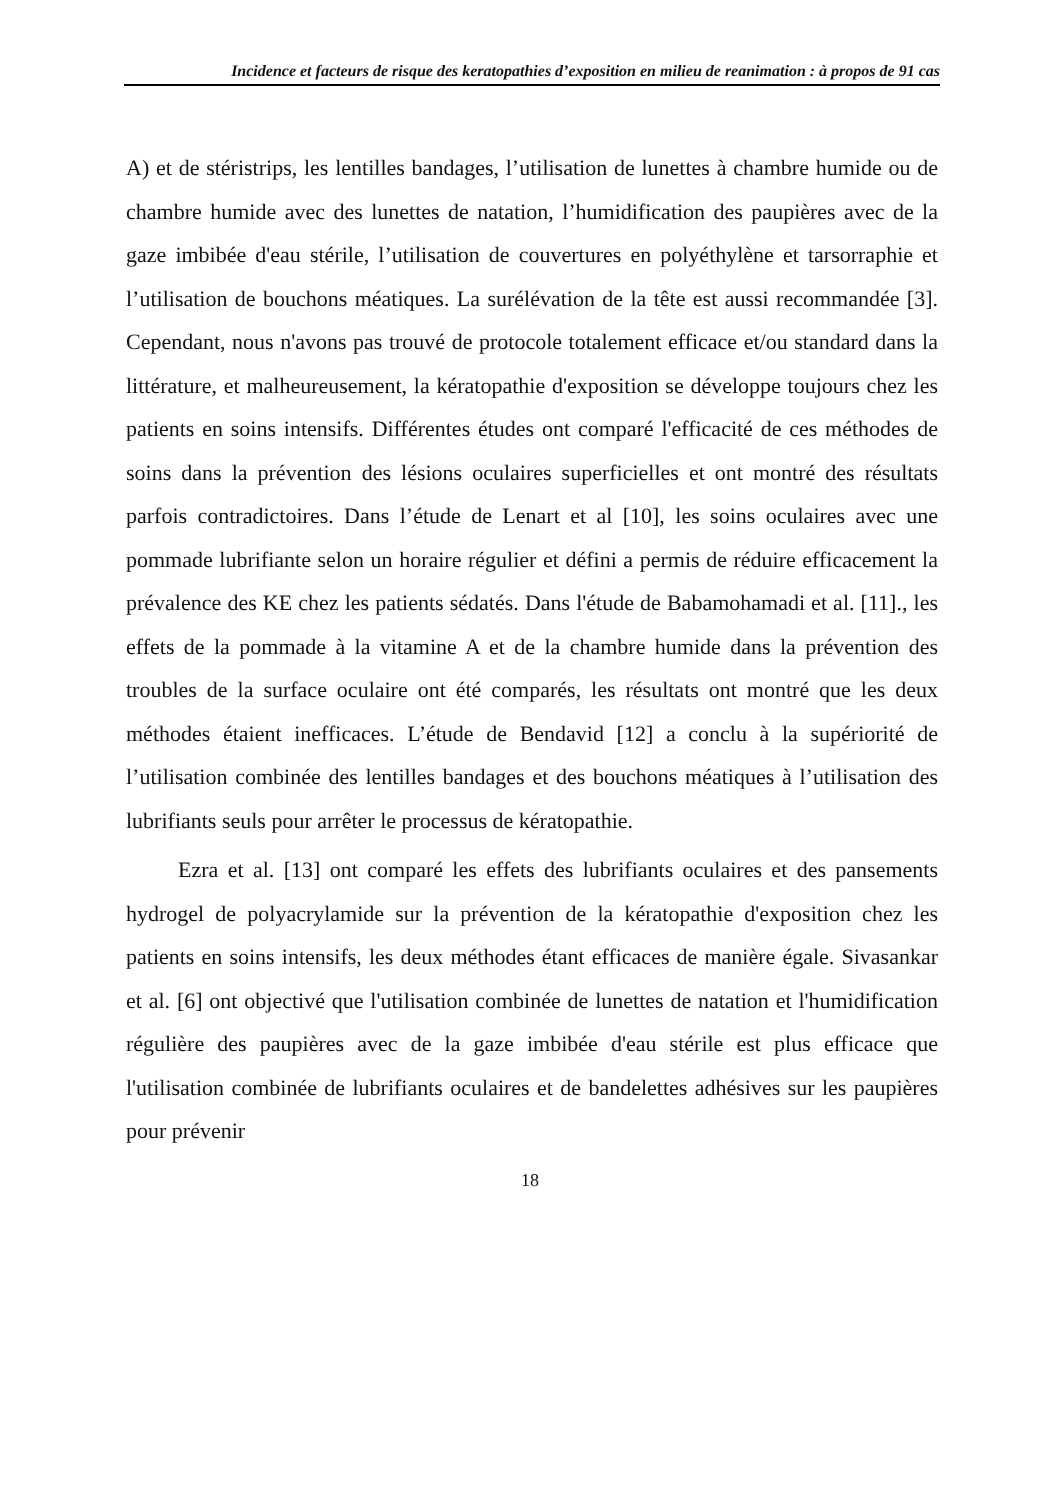Incidence et facteurs de risque des keratopathies d’exposition en milieu de reanimation : à propos de 91 cas
A) et de stéristrips, les lentilles bandages, l’utilisation de lunettes à chambre humide ou de chambre humide avec des lunettes de natation, l’humidification des paupières avec de la gaze imbibée d'eau stérile, l’utilisation de couvertures en polyéthylène et tarsorraphie et l’utilisation de bouchons méatiques. La surélévation de la tête est aussi recommandée [3]. Cependant, nous n'avons pas trouvé de protocole totalement efficace et/ou standard dans la littérature, et malheureusement, la kératopathie d'exposition se développe toujours chez les patients en soins intensifs. Différentes études ont comparé l'efficacité de ces méthodes de soins dans la prévention des lésions oculaires superficielles et ont montré des résultats parfois contradictoires. Dans l’étude de Lenart et al [10], les soins oculaires avec une pommade lubrifiante selon un horaire régulier et défini a permis de réduire efficacement la prévalence des KE chez les patients sédatés. Dans l'étude de Babamohamadi et al. [11]., les effets de la pommade à la vitamine A et de la chambre humide dans la prévention des troubles de la surface oculaire ont été comparés, les résultats ont montré que les deux méthodes étaient inefficaces. L’étude de Bendavid [12] a conclu à la supériorité de l’utilisation combinée des lentilles bandages et des bouchons méatiques à l’utilisation des lubrifiants seuls pour arrêter le processus de kératopathie.
Ezra et al. [13] ont comparé les effets des lubrifiants oculaires et des pansements hydrogel de polyacrylamide sur la prévention de la kératopathie d'exposition chez les patients en soins intensifs, les deux méthodes étant efficaces de manière égale. Sivasankar et al. [6] ont objectivé que l'utilisation combinée de lunettes de natation et l'humidification régulière des paupières avec de la gaze imbibée d'eau stérile est plus efficace que l'utilisation combinée de lubrifiants oculaires et de bandelettes adhésives sur les paupières pour prévenir
18